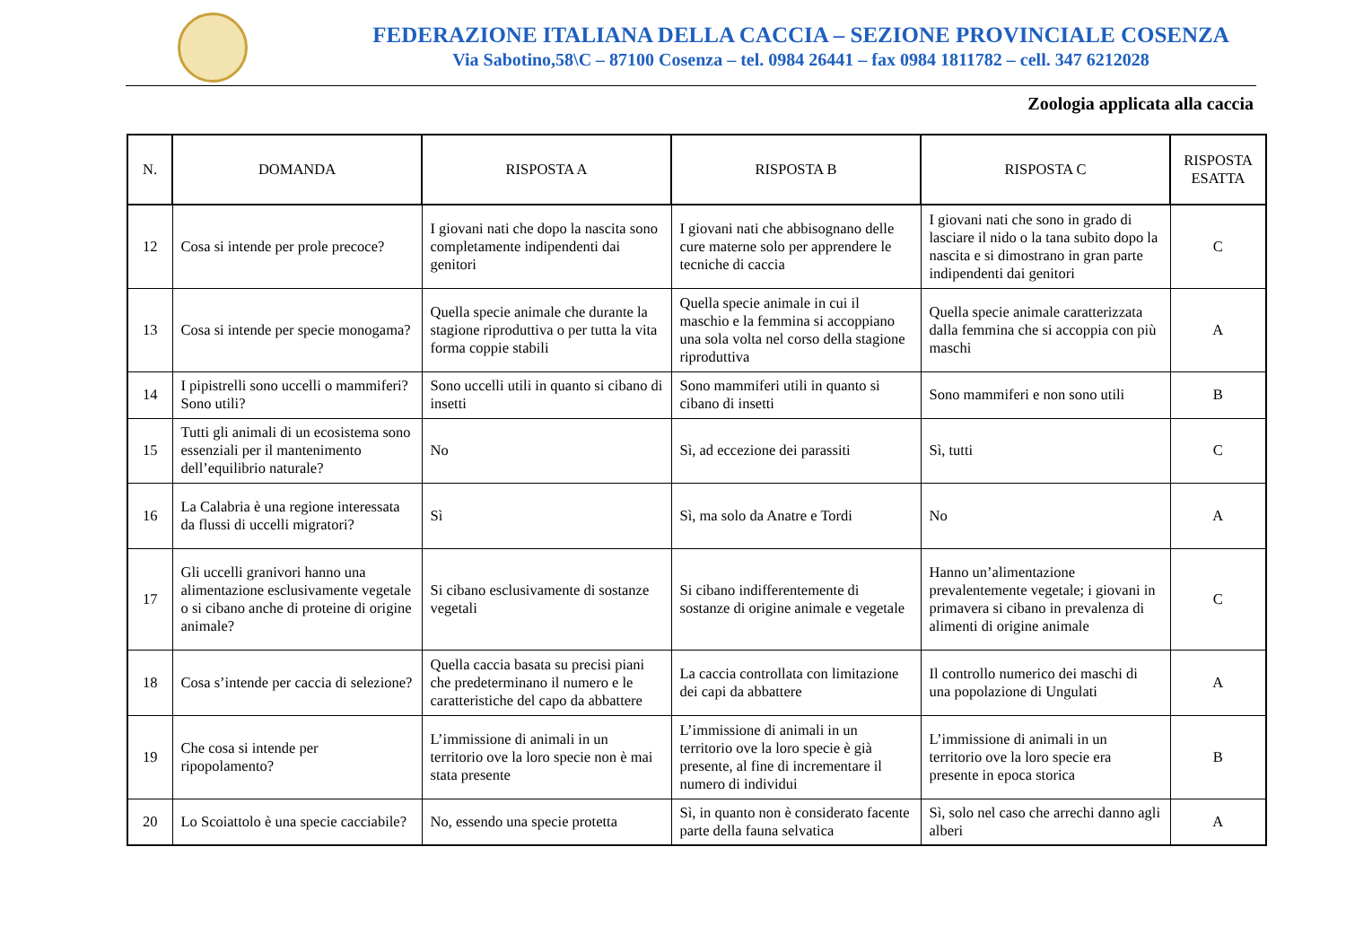FEDERAZIONE ITALIANA DELLA CACCIA – SEZIONE PROVINCIALE COSENZA
Via Sabotino,58\C – 87100 Cosenza – tel. 0984 26441 – fax 0984 1811782 – cell. 347 6212028
Zoologia applicata alla caccia
| N. | DOMANDA | RISPOSTA A | RISPOSTA B | RISPOSTA C | RISPOSTA ESATTA |
| --- | --- | --- | --- | --- | --- |
| 12 | Cosa si intende per prole precoce? | I giovani nati che dopo la nascita sono completamente indipendenti dai genitori | I giovani nati che abbisognano delle cure materne solo per apprendere le tecniche di caccia | I giovani nati che sono in grado di lasciare il nido o la tana subito dopo la nascita e si dimostrano in gran parte indipendenti dai genitori | C |
| 13 | Cosa si intende per specie monogama? | Quella specie animale che durante la stagione riproduttiva o per tutta la vita forma coppie stabili | Quella specie animale in cui il maschio e la femmina si accoppiano una sola volta nel corso della stagione riproduttiva | Quella specie animale caratterizzata dalla femmina che si accoppia con più maschi | A |
| 14 | I pipistrelli sono uccelli o mammiferi? Sono utili? | Sono uccelli utili in quanto si cibano di insetti | Sono mammiferi utili in quanto si cibano di insetti | Sono mammiferi e non sono utili | B |
| 15 | Tutti gli animali di un ecosistema sono essenziali per il mantenimento dell’equilibrio naturale? | No | Sì, ad eccezione dei parassiti | Sì, tutti | C |
| 16 | La Calabria è una regione interessata da flussi di uccelli migratori? | Sì | Sì, ma solo da Anatre e Tordi | No | A |
| 17 | Gli uccelli granivori hanno una alimentazione esclusivamente vegetale o si cibano anche di proteine di origine animale? | Si cibano esclusivamente di sostanze vegetali | Si cibano indifferentemente di sostanze di origine animale e vegetale | Hanno un’alimentazione prevalentemente vegetale; i giovani in primavera si cibano in prevalenza di alimenti di origine animale | C |
| 18 | Cosa s’intende per caccia di selezione? | Quella caccia basata su precisi piani che predeterminano il numero e le caratteristiche del capo da abbattere | La caccia controllata con limitazione dei capi da abbattere | Il controllo numerico dei maschi di una popolazione di Ungulati | A |
| 19 | Che cosa si intende per ripopolamento? | L’immissione di animali in un territorio ove la loro specie non è mai stata presente | L’immissione di animali in un territorio ove la loro specie è già presente, al fine di incrementare il numero di individui | L’immissione di animali in un territorio ove la loro specie era presente in epoca storica | B |
| 20 | Lo Scoiattolo è una specie cacciabile? | No, essendo una specie protetta | Sì, in quanto non è considerato facente parte della fauna selvatica | Sì, solo nel caso che arrechi danno agli alberi | A |